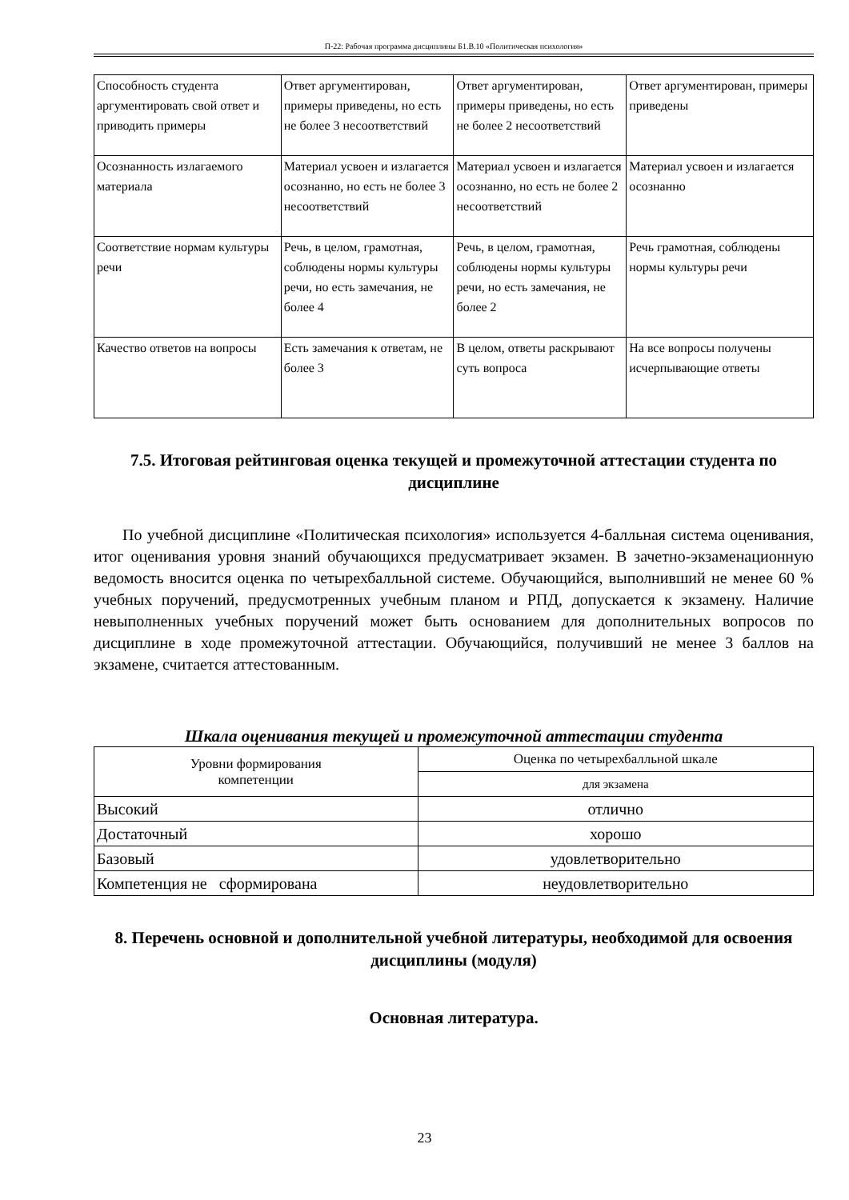П-22: Рабочая программа дисциплины Б1.В.10 «Политическая психология»
| Способность студента аргументировать свой ответ и приводить примеры | Ответ аргументирован, примеры приведены, но есть не более 3 несоответствий | Ответ аргументирован, примеры приведены, но есть не более 2 несоответствий | Ответ аргументирован, примеры приведены |
| Осознанность излагаемого материала | Материал усвоен и излагается осознанно, но есть не более 3 несоответствий | Материал усвоен и излагается осознанно, но есть не более 2 несоответствий | Материал усвоен и излагается осознанно |
| Соответствие нормам культуры речи | Речь, в целом, грамотная, соблюдены нормы культуры речи, но есть замечания, не более 4 | Речь, в целом, грамотная, соблюдены нормы культуры речи, но есть замечания, не более 2 | Речь грамотная, соблюдены нормы культуры речи |
| Качество ответов на вопросы | Есть замечания к ответам, не более 3 | В целом, ответы раскрывают суть вопроса | На все вопросы получены исчерпывающие ответы |
7.5. Итоговая рейтинговая оценка текущей и промежуточной аттестации студента по дисциплине
По учебной дисциплине «Политическая психология» используется 4-балльная система оценивания, итог оценивания уровня знаний обучающихся предусматривает экзамен. В зачетно-экзаменационную ведомость вносится оценка по четырехбалльной системе. Обучающийся, выполнивший не менее 60 % учебных поручений, предусмотренных учебным планом и РПД, допускается к экзамену. Наличие невыполненных учебных поручений может быть основанием для дополнительных вопросов по дисциплине в ходе промежуточной аттестации. Обучающийся, получивший не менее 3 баллов на экзамене, считается аттестованным.
Шкала оценивания текущей и промежуточной аттестации студента
| Уровни формирования компетенции | Оценка по четырехбалльной шкале |
| | для экзамена |
| Высокий | отлично |
| Достаточный | хорошо |
| Базовый | удовлетворительно |
| Компетенция не сформирована | неудовлетворительно |
8. Перечень основной и дополнительной учебной литературы, необходимой для освоения дисциплины (модуля)
Основная литература.
23